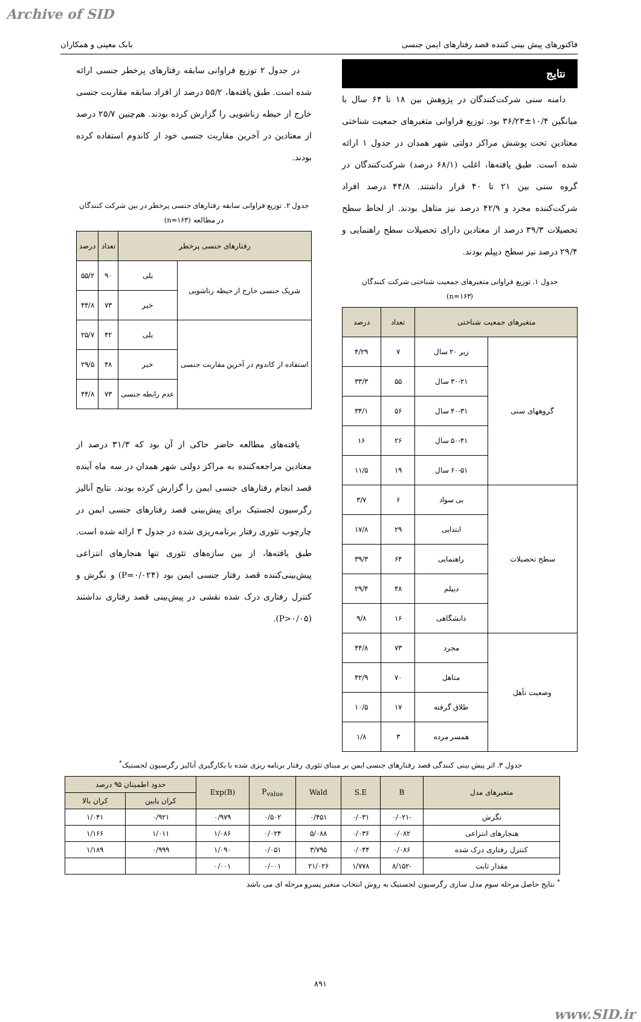Archive of SID
فاکتورهای پیش بینی کننده قصد رفتارهای ایمن جنسی بابک معینی و همکاران
نتایج
دامنه سنی شرکت‌کنندگان در پژوهش بین ۱۸ تا ۶۴ سال با میانگین ۱۰/۴±۳۶/۲۳ بود. توزیع فراوانی متغیرهای جمعیت شناختی معتادین تحت پوشش مراکز دولتی شهر همدان در جدول ۱ ارائه شده است. طبق یافته‌ها، اغلب (۶۸/۱ درصد) شرکت‌کنندگان در گروه سنی بین ۲۱ تا ۴۰ قرار داشتند. ۴۴/۸ درصد افراد شرکت‌کننده مجرد و ۴۲/۹ درصد نیز متاهل بودند. از لحاظ سطح تحصیلات ۳۹/۳ درصد از معتادین دارای تحصیلات سطح راهنمایی و ۲۹/۴ درصد نیز سطح دیپلم بودند.
جدول ۱. توزیع فراوانی متغیرهای جمعیت شناختی شرکت کنندگان
(n=۱۶۳)
| متغیرهای جمعیت شناختی | | تعداد | درصد |
| --- | --- | --- | --- |
| گروههای سنی | زیر ۲۰ سال | ۷ | ۴/۲۹ |
| | ۳۰-۲۱ سال | ۵۵ | ۳۳/۳ |
| | ۴۰-۳۱ سال | ۵۶ | ۳۴/۱ |
| | ۵۰-۴۱ سال | ۲۶ | ۱۶ |
| | ۶۰-۵۱ سال | ۱۹ | ۱۱/۵ |
| سطح تحصیلات | بی سواد | ۶ | ۳/۷ |
| | ابتدایی | ۲۹ | ۱۷/۸ |
| | راهنمایی | ۶۴ | ۳۹/۳ |
| | دیپلم | ۴۸ | ۲۹/۴ |
| | دانشگاهی | ۱۶ | ۹/۸ |
| وضعیت تأهل | مجرد | ۷۳ | ۴۴/۸ |
| | متاهل | ۷۰ | ۴۲/۹ |
| | طلاق گرفته | ۱۷ | ۱۰/۵ |
| | همسر مرده | ۳ | ۱/۸ |
در جدول ۲ توزیع فراوانی سابقه رفتارهای پرخطر جنسی ارائه شده است. طبق یافته‌ها، ۵۵/۲ درصد از افراد سابقه مقاربت جنسی خارج از حیطه زناشویی را گزارش کرده بودند. هم‌چنین ۲۵/۷ درصد از معتادین در آخرین مقاربت جنسی خود از کاندوم استفاده کرده بودند.
جدول ۲. توزیع فراوانی سابقه رفتارهای جنسی پرخطر در بین شرکت کنندگان در مطالعه (n=۱۶۳)
| رفتارهای جنسی پرخطر | | تعداد | درصد |
| --- | --- | --- | --- |
| شریک جنسی خارج از حیطه زناشویی | بلی | ۹۰ | ۵۵/۲ |
| | خیر | ۷۳ | ۴۴/۸ |
| استفاده از کاندوم در آخرین مقاربت جنسی | بلی | ۴۲ | ۲۵/۷ |
| | خیر | ۴۸ | ۲۹/۵ |
| | عدم رابطه جنسی | ۷۳ | ۴۴/۸ |
یافته‌های مطالعه حاضر حاکی از آن بود که ۳۱/۳ درصد از معتادین مراجعه‌کننده به مراکز دولتی شهر همدان در سه ماه آینده قصد انجام رفتارهای جنسی ایمن را گزارش کرده بودند. نتایج آنالیز رگرسیون لجستیک برای پیش‌بینی قصد رفتارهای جنسی ایمن در چارچوب تئوری رفتار برنامه‌ریزی شده در جدول ۳ ارائه شده است. طبق یافته‌ها، از بین سازه‌های تئوری تنها هنجارهای انتزاعی پیش‌بینی‌کننده قصد رفتار جنسی ایمن بود (P=۰/۰۲۴) و نگرش و کنترل رفتاری درک شده نقشی در پیش‌بینی قصد رفتاری نداشتند (P>۰/۰۵).
جدول ۳. اثر پیش بینی کنندگی قصد رفتارهای جنسی ایمن بر مبنای تئوری رفتار برنامه ریزی شده با بکارگیری آنالیز رگرسیون لجستیک<sup>*</sup>
| متغیرهای مدل | B | S.E | Wald | P<sub>value</sub> | Exp(B) | حدود اطمینان ۹۵ درصد | |
| --- | --- | --- | --- | --- | --- | --- | --- |
| | | | | | | کران پایین | کران بالا |
| نگرش | -۰/۰۲۱ | ۰/۰۳۱ | ۰/۴۵۱ | ۰/۵۰۲ | ۰/۹۷۹ | ۰/۹۲۱ | ۱/۰۴۱ |
| هنجارهای انتزاعی | ۰/۰۸۲ | ۰/۰۳۶ | ۵/۰۸۸ | ۰/۰۲۴ | ۱/۰۸۶ | ۱/۰۱۱ | ۱/۱۶۶ |
| کنترل رفتاری درک شده | ۰/۰۸۶ | ۰/۰۴۴ | ۳/۷۹۵ | ۰/۰۵۱ | ۱/۰۹۰ | ۰/۹۹۹ | ۱/۱۸۹ |
| مقدار ثابت | -۸/۱۵۲ | ۱/۷۷۸ | ۲۱/۰۲۶ | ۰/۰۰۱ | ۰/۰۰۱ | | |
<sup>*</sup> نتایج حاصل مرحله سوم مدل سازی رگرسیون لجستیک به روش انتخاب متغیر پسرو مرحله ای می باشد
۸۹۱
www.SID.ir